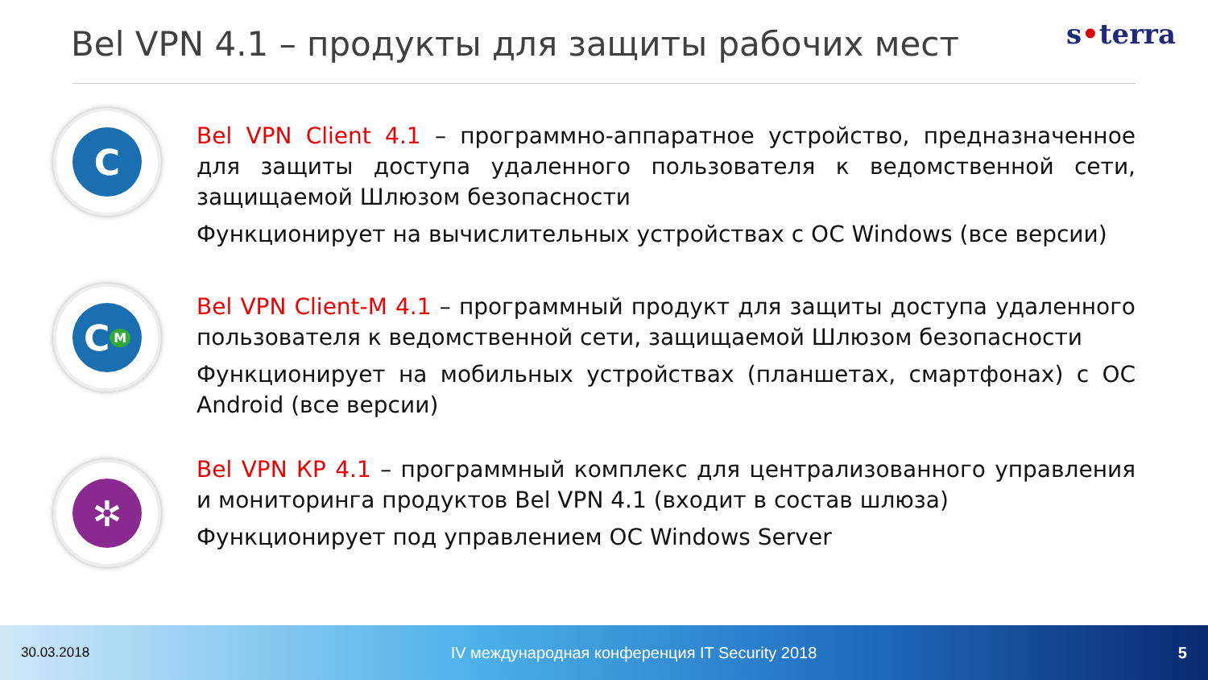Bel VPN 4.1 – продукты для защиты рабочих мест
s•terra
C
Bel VPN Client 4.1 – программно-аппаратное устройство, предназначенное для защиты доступа удаленного пользователя к ведомственной сети, защищаемой Шлюзом безопасности
Функционирует на вычислительных устройствах с ОС Windows (все версии)
C<sub>M</sub>
Bel VPN Client-M 4.1 – программный продукт для защиты доступа удаленного пользователя к ведомственной сети, защищаемой Шлюзом безопасности
Функционирует на мобильных устройствах (планшетах, смартфонах) с ОС Android (все версии)
✲
Bel VPN КР 4.1 – программный комплекс для централизованного управления и мониторинга продуктов Bel VPN 4.1 (входит в состав шлюза)
Функционирует под управлением ОС Windows Server
30.03.2018 IV международная конференция IT Security 2018 5